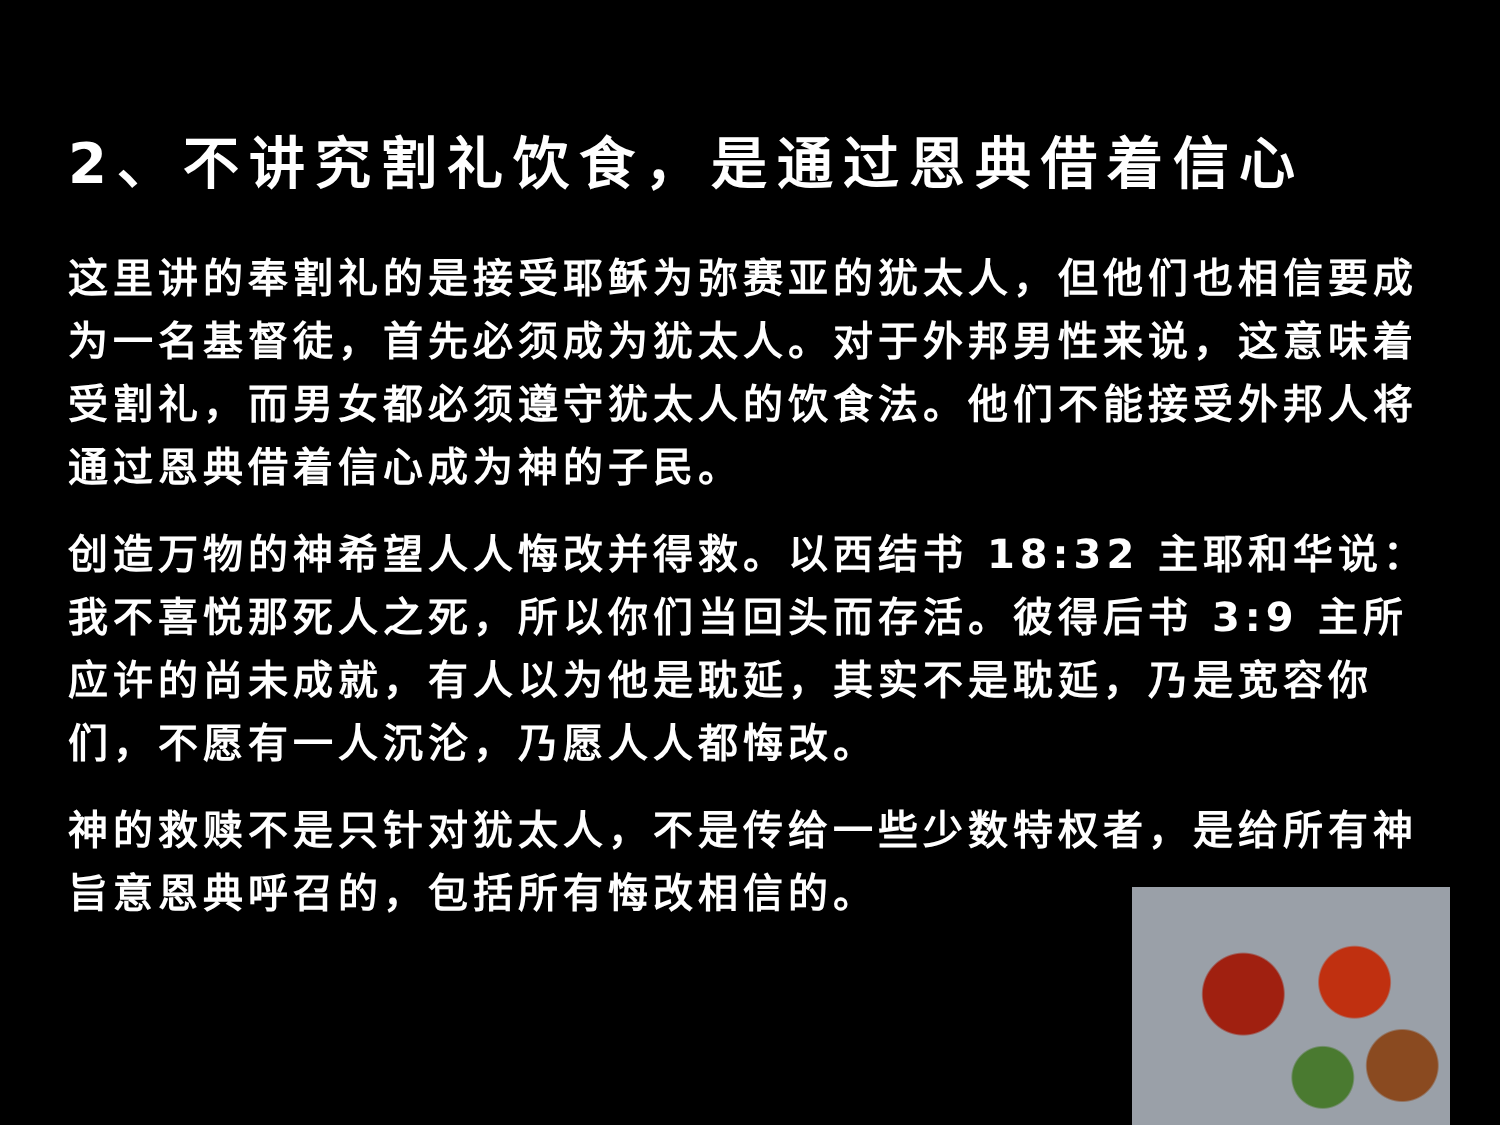2、不讲究割礼饮食，是通过恩典借着信心
这里讲的奉割礼的是接受耶稣为弥赛亚的犹太人，但他们也相信要成为一名基督徒，首先必须成为犹太人。对于外邦男性来说，这意味着受割礼，而男女都必须遵守犹太人的饮食法。他们不能接受外邦人将通过恩典借着信心成为神的子民。
创造万物的神希望人人悔改并得救。以西结书 18:32 主耶和华说：我不喜悦那死人之死，所以你们当回头而存活。彼得后书 3:9 主所应许的尚未成就，有人以为他是耽延，其实不是耽延，乃是宽容你们，不愿有一人沉沦，乃愿人人都悔改。
神的救赎不是只针对犹太人，不是传给一些少数特权者，是给所有神旨意恩典呼召的，包括所有悔改相信的。